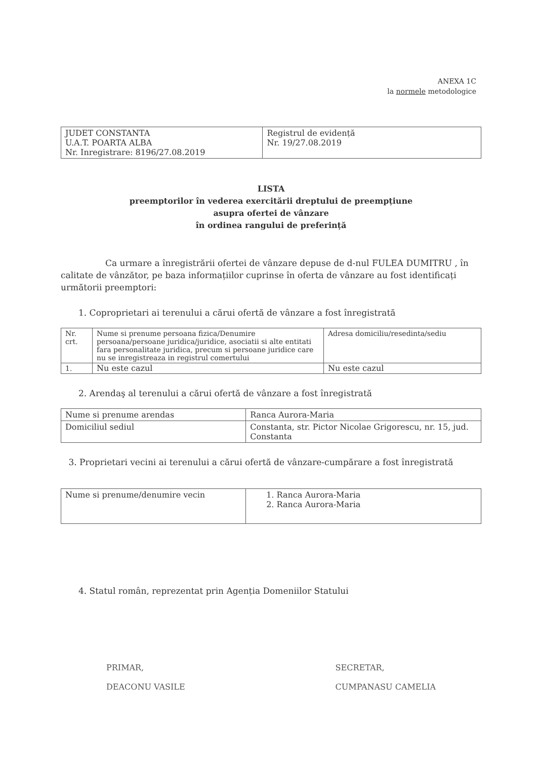ANEXA 1C
la normele metodologice
| JUDET CONSTANTA U.A.T. POARTA ALBA Nr. Inregistrare: 8196/27.08.2019 | Registrul de evidență Nr. 19/27.08.2019 |
LISTA
preemptorilor în vederea exercitării dreptului de preempțiune
asupra ofertei de vânzare
în ordinea rangului de preferință
Ca urmare a înregistrării ofertei de vânzare depuse de d-nul FULEA DUMITRU , în calitate de vânzător, pe baza informațiilor cuprinse în oferta de vânzare au fost identificați următorii preemptori:
1. Coproprietari ai terenului a cărui ofertă de vânzare a fost înregistrată
| Nr. crt. | Nume si prenume persoana fizica/Denumire persoana/persoane juridica/juridice, asociatii si alte entitati fara personalitate juridica, precum si persoane juridice care nu se inregistreaza in registrul comertului | Adresa domiciliu/resedinta/sediu |
| 1. | Nu este cazul | Nu este cazul |
2. Arendaş al terenului a cărui ofertă de vânzare a fost înregistrată
| Nume si prenume arendas | Ranca Aurora-Maria |
| Domiciliul sediul | Constanta, str. Pictor Nicolae Grigorescu, nr. 15, jud. Constanta |
3. Proprietari vecini ai terenului a cărui ofertă de vânzare-cumpărare a fost înregistrată
| Nume si prenume/denumire vecin | 1. Ranca Aurora-Maria 2. Ranca Aurora-Maria |
4. Statul român, reprezentat prin Agenția Domeniilor Statului
PRIMAR,
DEACONU VASILE
SECRETAR,
CUMPANASU CAMELIA